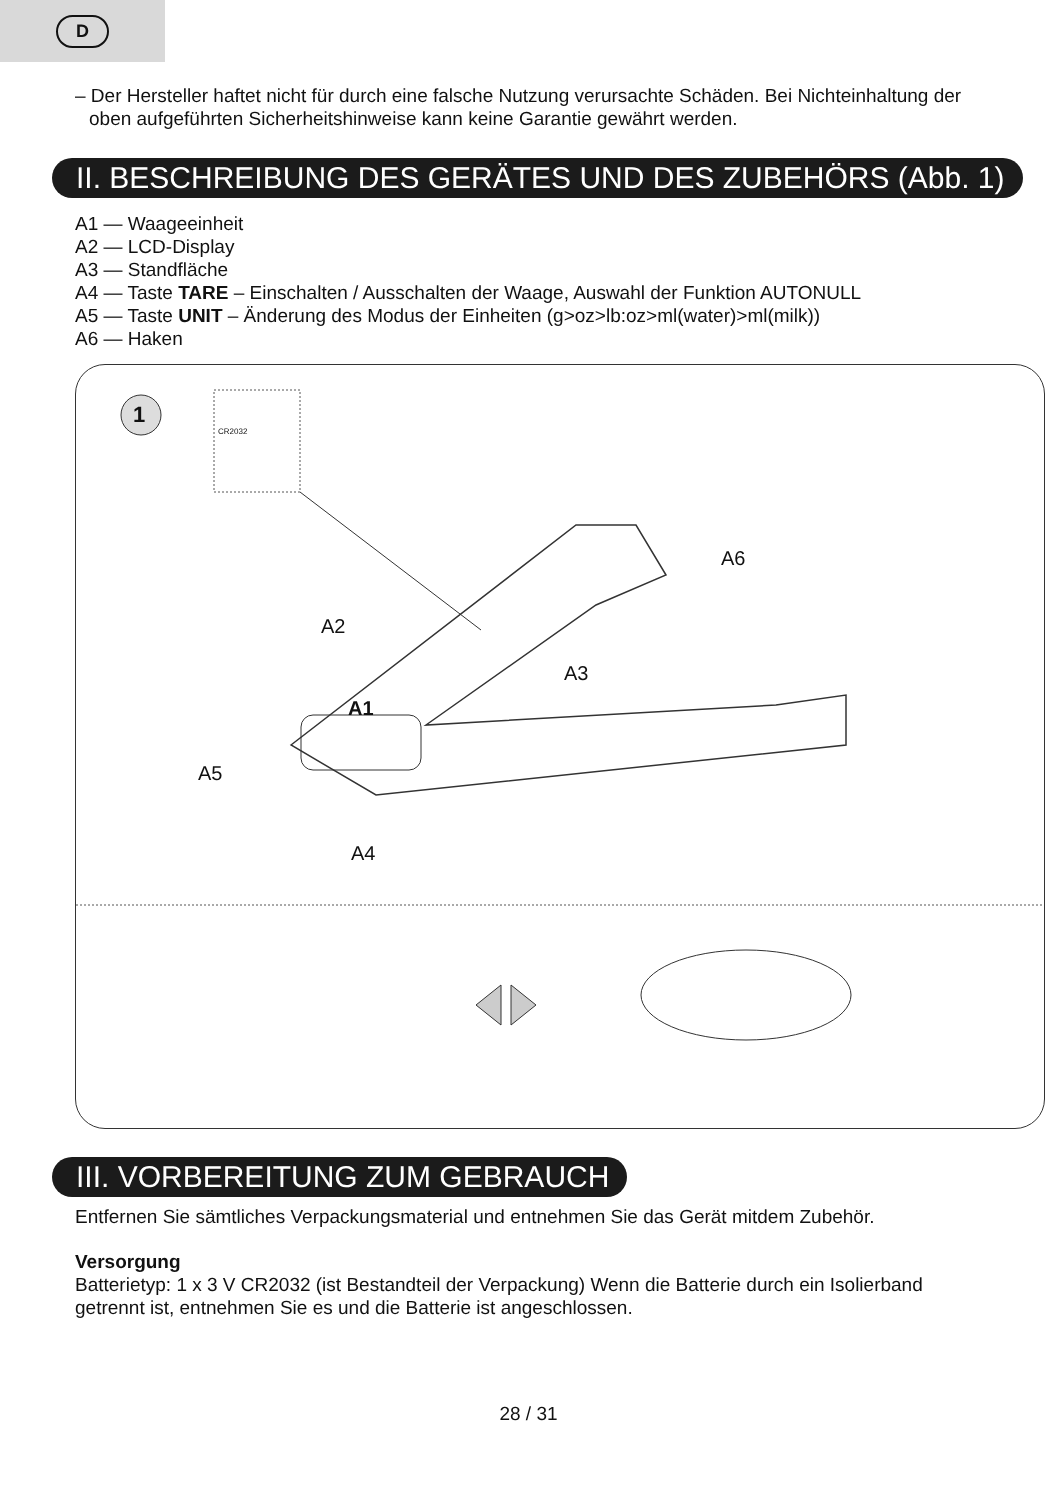D
– Der Hersteller haftet nicht für durch eine falsche Nutzung verursachte Schäden. Bei Nichteinhaltung der oben aufgeführten Sicherheitshinweise kann keine Garantie gewährt werden.
II. BESCHREIBUNG DES GERÄTES UND DES ZUBEHÖRS (Abb. 1)
A1 — Waageeinheit
A2 — LCD-Display
A3 — Standfläche
A4 — Taste TARE – Einschalten / Ausschalten der Waage, Auswahl der Funktion AUTONULL
A5 — Taste UNIT – Änderung des Modus der Einheiten (g>oz>lb:oz>ml(water)>ml(milk))
A6 — Haken
1
CR2032
A6
A2
A3
A1
A5
A4
III. VORBEREITUNG ZUM GEBRAUCH
Entfernen Sie sämtliches Verpackungsmaterial und entnehmen Sie das Gerät mitdem Zubehör.
Versorgung
Batterietyp: 1 x 3 V CR2032 (ist Bestandteil der Verpackung) Wenn die Batterie durch ein Isolierband getrennt ist, entnehmen Sie es und die Batterie ist angeschlossen.
28 / 31